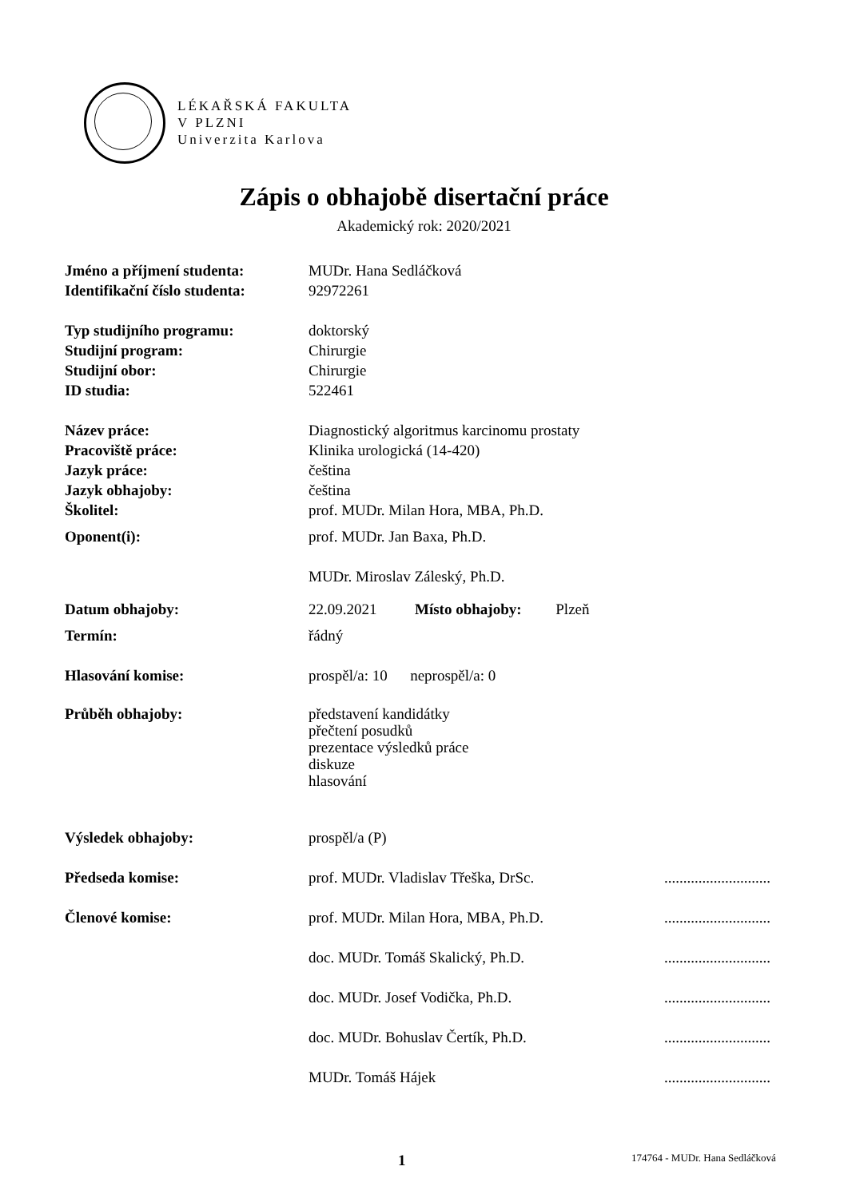LÉKAŘSKÁ FAKULTA
V PLZNI
Univerzita Karlova
Zápis o obhajobě disertační práce
Akademický rok: 2020/2021
Jméno a příjmení studenta: MUDr. Hana Sedláčková
Identifikační číslo studenta:
92972261
Typ studijního programu: doktorský
Studijní program: Chirurgie
Studijní obor: Chirurgie
ID studia: 522461
Název práce: Diagnostický algoritmus karcinomu prostaty
Pracoviště práce: Klinika urologická (14-420)
Jazyk práce: čeština
Jazyk obhajoby: čeština
Školitel: prof. MUDr. Milan Hora, MBA, Ph.D.
Oponent(i): prof. MUDr. Jan Baxa, Ph.D.
MUDr. Miroslav Záleský, Ph.D.
Datum obhajoby: 22.09.2021 Místo obhajoby: Plzeň
Termín: řádný
Hlasování komise: prospěl/a: 10 neprospěl/a: 0
Průběh obhajoby: představení kandidátky
přečtení posudků
prezentace výsledků práce
diskuze
hlasování
Výsledek obhajoby: prospěl/a (P)
Předseda komise: prof. MUDr. Vladislav Třeška, DrSc.
............................
Členové komise: prof. MUDr. Milan Hora, MBA, Ph.D.
............................
doc. MUDr. Tomáš Skalický, Ph.D.
............................
doc. MUDr. Josef Vodička, Ph.D.
............................
doc. MUDr. Bohuslav Čertík, Ph.D.
............................
MUDr. Tomáš Hájek ............................
1 174764 - MUDr. Hana Sedláčková